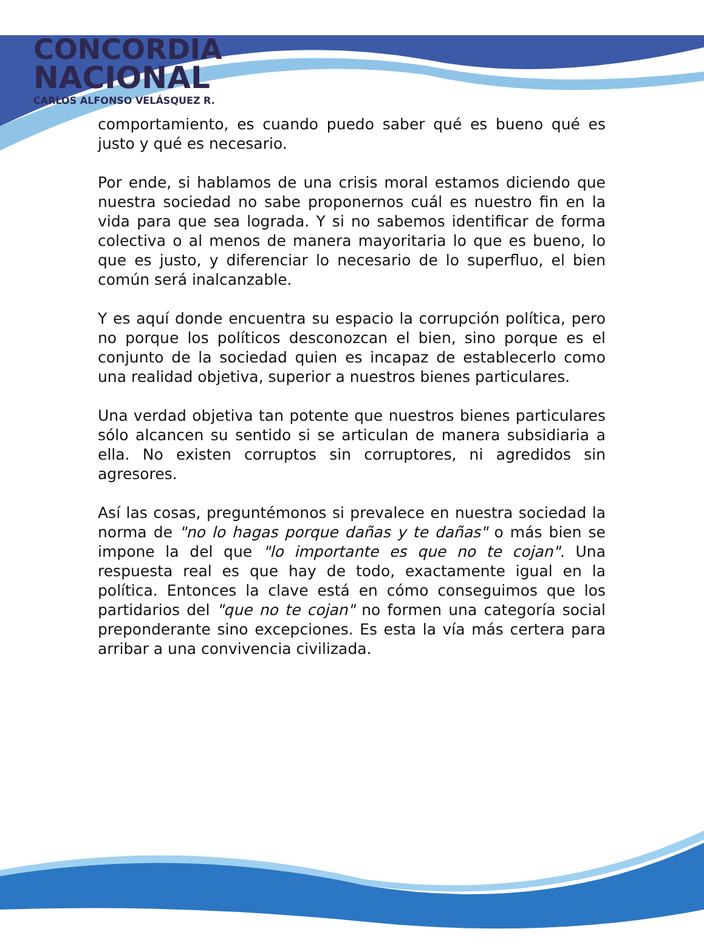CONCORDIA
NACIONAL
CARLOS ALFONSO VELÁSQUEZ R.
comportamiento, es cuando puedo saber qué es bueno qué es justo y qué es necesario.
Por ende, si hablamos de una crisis moral estamos diciendo que nuestra sociedad no sabe proponernos cuál es nuestro fin en la vida para que sea lograda. Y si no sabemos identificar de forma colectiva o al menos de manera mayoritaria lo que es bueno, lo que es justo, y diferenciar lo necesario de lo superfluo, el bien común será inalcanzable.
Y es aquí donde encuentra su espacio la corrupción política, pero no porque los políticos desconozcan el bien, sino porque es el conjunto de la sociedad quien es incapaz de establecerlo como una realidad objetiva, superior a nuestros bienes particulares.
Una verdad objetiva tan potente que nuestros bienes particulares sólo alcancen su sentido si se articulan de manera subsidiaria a ella. No existen corruptos sin corruptores, ni agredidos sin agresores.
Así las cosas, preguntémonos si prevalece en nuestra sociedad la norma de "no lo hagas porque dañas y te dañas" o más bien se impone la del que "lo importante es que no te cojan". Una respuesta real es que hay de todo, exactamente igual en la política. Entonces la clave está en cómo conseguimos que los partidarios del "que no te cojan" no formen una categoría social preponderante sino excepciones. Es esta la vía más certera para arribar a una convivencia civilizada.